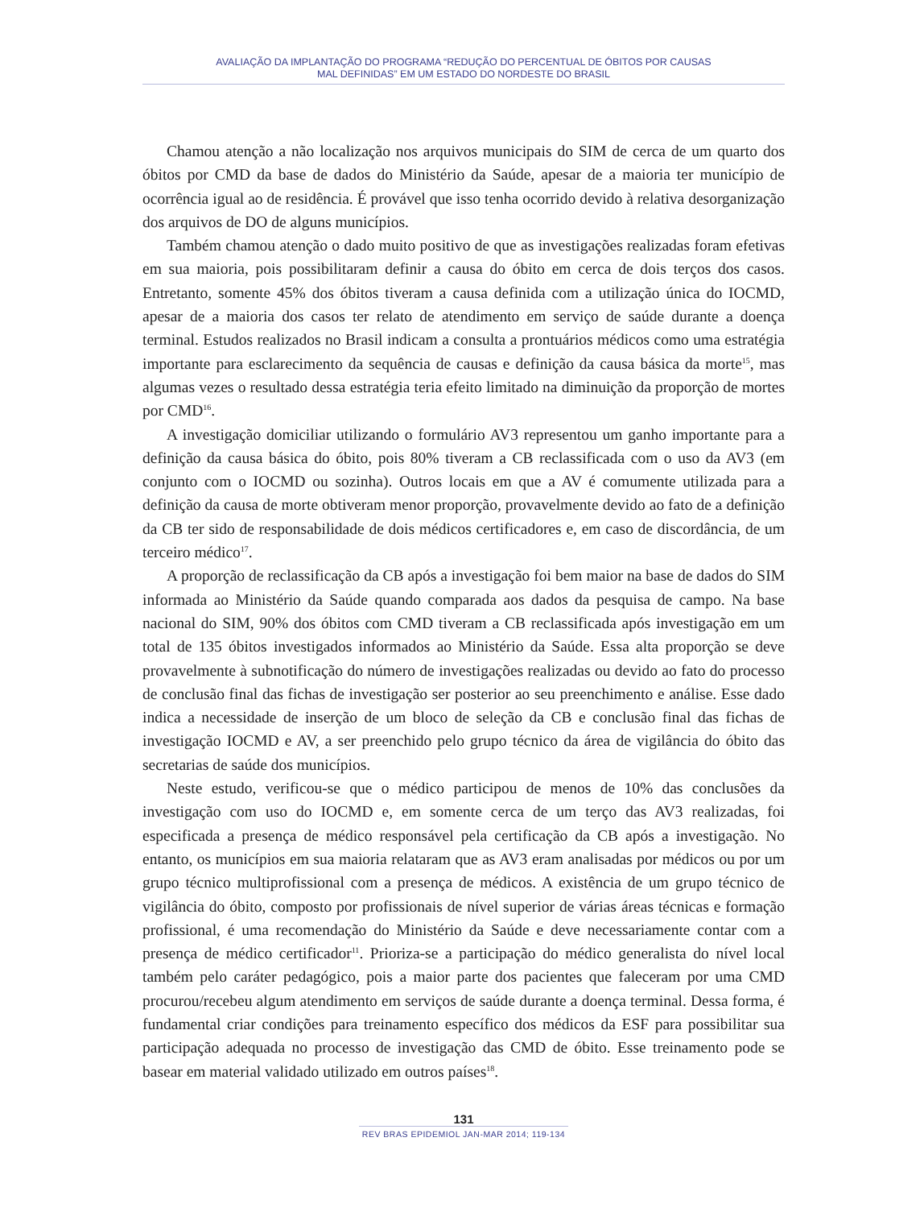AVALIAÇÃO DA IMPLANTAÇÃO DO PROGRAMA “REDUÇÃO DO PERCENTUAL DE ÓBITOS POR CAUSAS
MAL DEFINIDAS” EM UM ESTADO DO NORDESTE DO BRASIL
Chamou atenção a não localização nos arquivos municipais do SIM de cerca de um quarto dos óbitos por CMD da base de dados do Ministério da Saúde, apesar de a maioria ter município de ocorrência igual ao de residência. É provável que isso tenha ocorrido devido à relativa desorganização dos arquivos de DO de alguns municípios.
Também chamou atenção o dado muito positivo de que as investigações realizadas foram efetivas em sua maioria, pois possibilitaram definir a causa do óbito em cerca de dois terços dos casos. Entretanto, somente 45% dos óbitos tiveram a causa definida com a utilização única do IOCMD, apesar de a maioria dos casos ter relato de atendimento em serviço de saúde durante a doença terminal. Estudos realizados no Brasil indicam a consulta a prontuários médicos como uma estratégia importante para esclarecimento da sequência de causas e definição da causa básica da morte<sup>15</sup>, mas algumas vezes o resultado dessa estratégia teria efeito limitado na diminuição da proporção de mortes por CMD<sup>16</sup>.
A investigação domiciliar utilizando o formulário AV3 representou um ganho importante para a definição da causa básica do óbito, pois 80% tiveram a CB reclassificada com o uso da AV3 (em conjunto com o IOCMD ou sozinha). Outros locais em que a AV é comumente utilizada para a definição da causa de morte obtiveram menor proporção, provavelmente devido ao fato de a definição da CB ter sido de responsabilidade de dois médicos certificadores e, em caso de discordância, de um terceiro médico<sup>17</sup>.
A proporção de reclassificação da CB após a investigação foi bem maior na base de dados do SIM informada ao Ministério da Saúde quando comparada aos dados da pesquisa de campo. Na base nacional do SIM, 90% dos óbitos com CMD tiveram a CB reclassificada após investigação em um total de 135 óbitos investigados informados ao Ministério da Saúde. Essa alta proporção se deve provavelmente à subnotificação do número de investigações realizadas ou devido ao fato do processo de conclusão final das fichas de investigação ser posterior ao seu preenchimento e análise. Esse dado indica a necessidade de inserção de um bloco de seleção da CB e conclusão final das fichas de investigação IOCMD e AV, a ser preenchido pelo grupo técnico da área de vigilância do óbito das secretarias de saúde dos municípios.
Neste estudo, verificou-se que o médico participou de menos de 10% das conclusões da investigação com uso do IOCMD e, em somente cerca de um terço das AV3 realizadas, foi especificada a presença de médico responsável pela certificação da CB após a investigação. No entanto, os municípios em sua maioria relataram que as AV3 eram analisadas por médicos ou por um grupo técnico multiprofissional com a presença de médicos. A existência de um grupo técnico de vigilância do óbito, composto por profissionais de nível superior de várias áreas técnicas e formação profissional, é uma recomendação do Ministério da Saúde e deve necessariamente contar com a presença de médico certificador<sup>11</sup>. Prioriza-se a participação do médico generalista do nível local também pelo caráter pedagógico, pois a maior parte dos pacientes que faleceram por uma CMD procurou/recebeu algum atendimento em serviços de saúde durante a doença terminal. Dessa forma, é fundamental criar condições para treinamento específico dos médicos da ESF para possibilitar sua participação adequada no processo de investigação das CMD de óbito. Esse treinamento pode se basear em material validado utilizado em outros países<sup>18</sup>.
131
REV BRAS EPIDEMIOL JAN-MAR 2014; 119-134